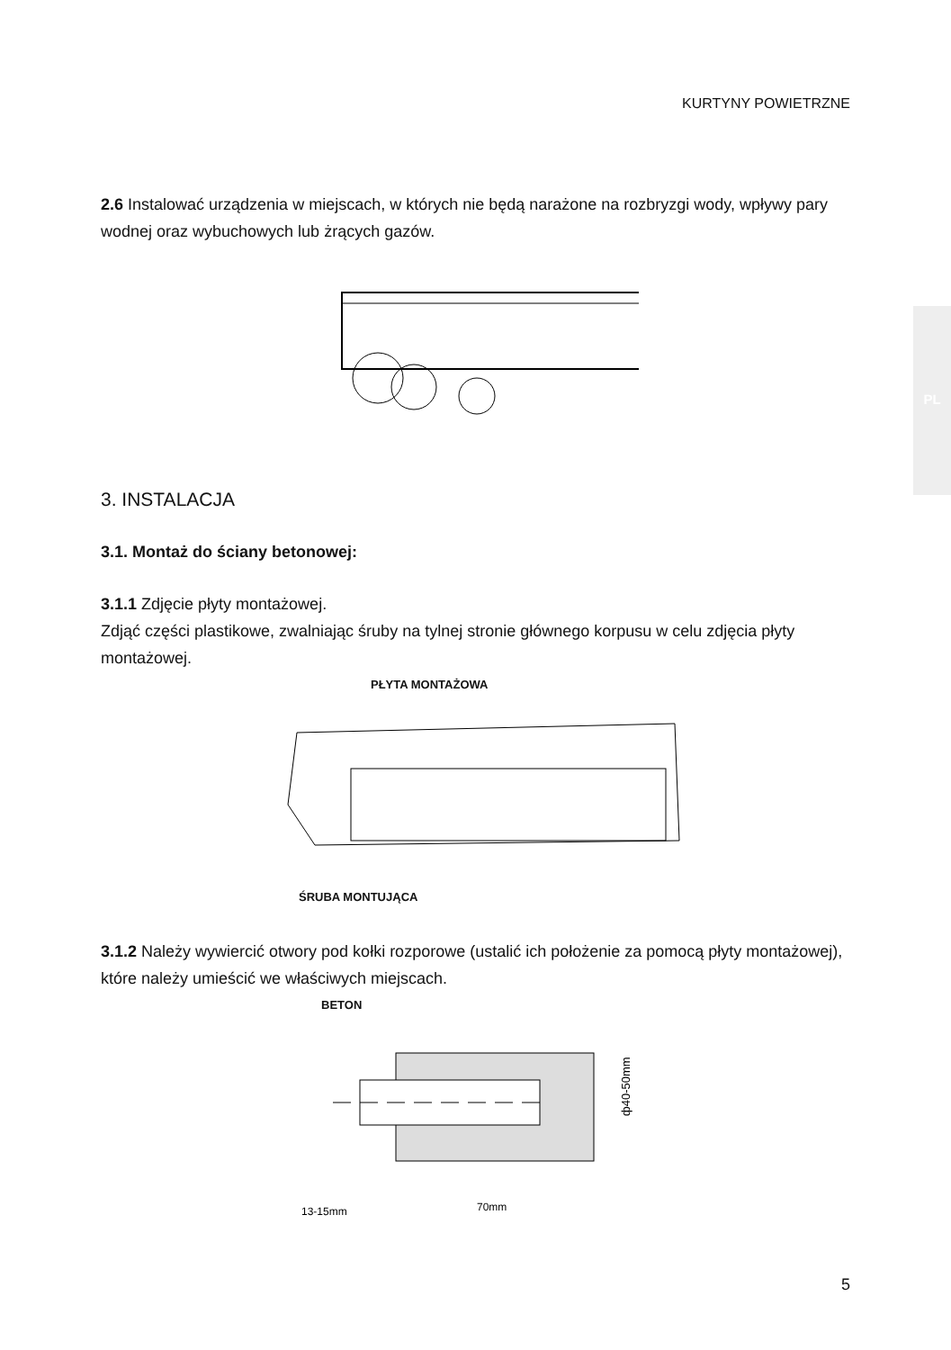KURTYNY POWIETRZNE
PL
2.6 Instalować urządzenia w miejscach, w których nie będą narażone na rozbryzgi wody, wpływy pary wodnej oraz wybuchowych lub żrących gazów.
3. INSTALACJA
3.1. Montaż do ściany betonowej:
3.1.1 Zdjęcie płyty montażowej.
Zdjąć części plastikowe, zwalniając śruby na tylnej stronie głównego korpusu w celu zdjęcia płyty montażowej.
PŁYTA MONTAŻOWA
ŚRUBA MONTUJĄCA
3.1.2 Należy wywiercić otwory pod kołki rozporowe (ustalić ich położenie za pomocą płyty montażowej), które należy umieścić we właściwych miejscach.
BETON
ф40-50mm
13-15mm
70mm
5